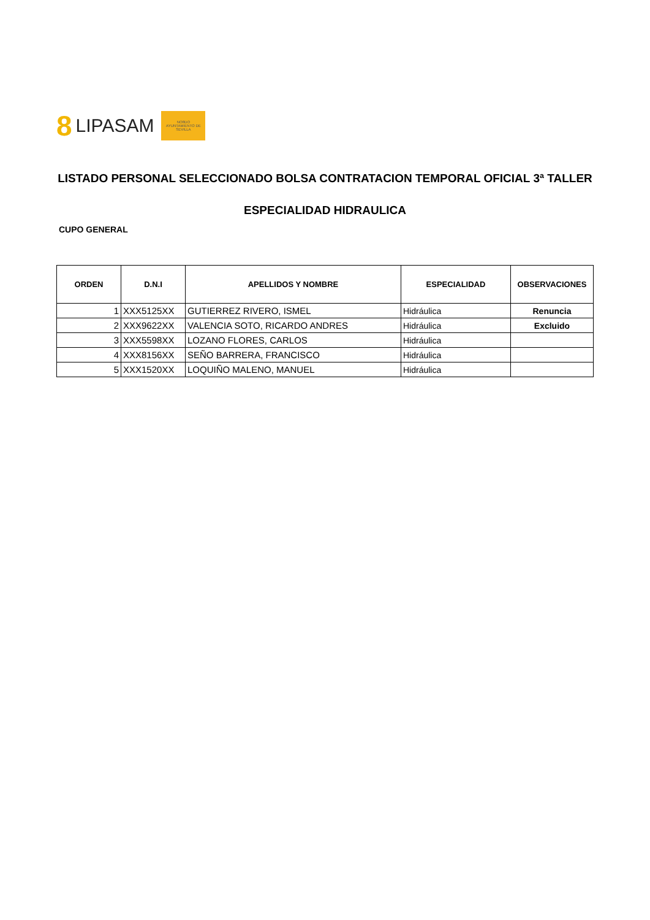8 LIPASAM
NO8DO
AYUNTAMIENTO DE SEVILLA
LISTADO PERSONAL SELECCIONADO BOLSA CONTRATACION TEMPORAL OFICIAL 3ª TALLER
ESPECIALIDAD HIDRAULICA
CUPO GENERAL
| ORDEN | D.N.I | APELLIDOS Y NOMBRE | ESPECIALIDAD | OBSERVACIONES |
| --- | --- | --- | --- | --- |
| 1 | XXX5125XX | GUTIERREZ RIVERO, ISMEL | Hidráulica | Renuncia |
| 2 | XXX9622XX | VALENCIA SOTO, RICARDO ANDRES | Hidráulica | Excluido |
| 3 | XXX5598XX | LOZANO FLORES, CARLOS | Hidráulica | |
| 4 | XXX8156XX | SEÑO BARRERA, FRANCISCO | Hidráulica | |
| 5 | XXX1520XX | LOQUIÑO MALENO, MANUEL | Hidráulica | |